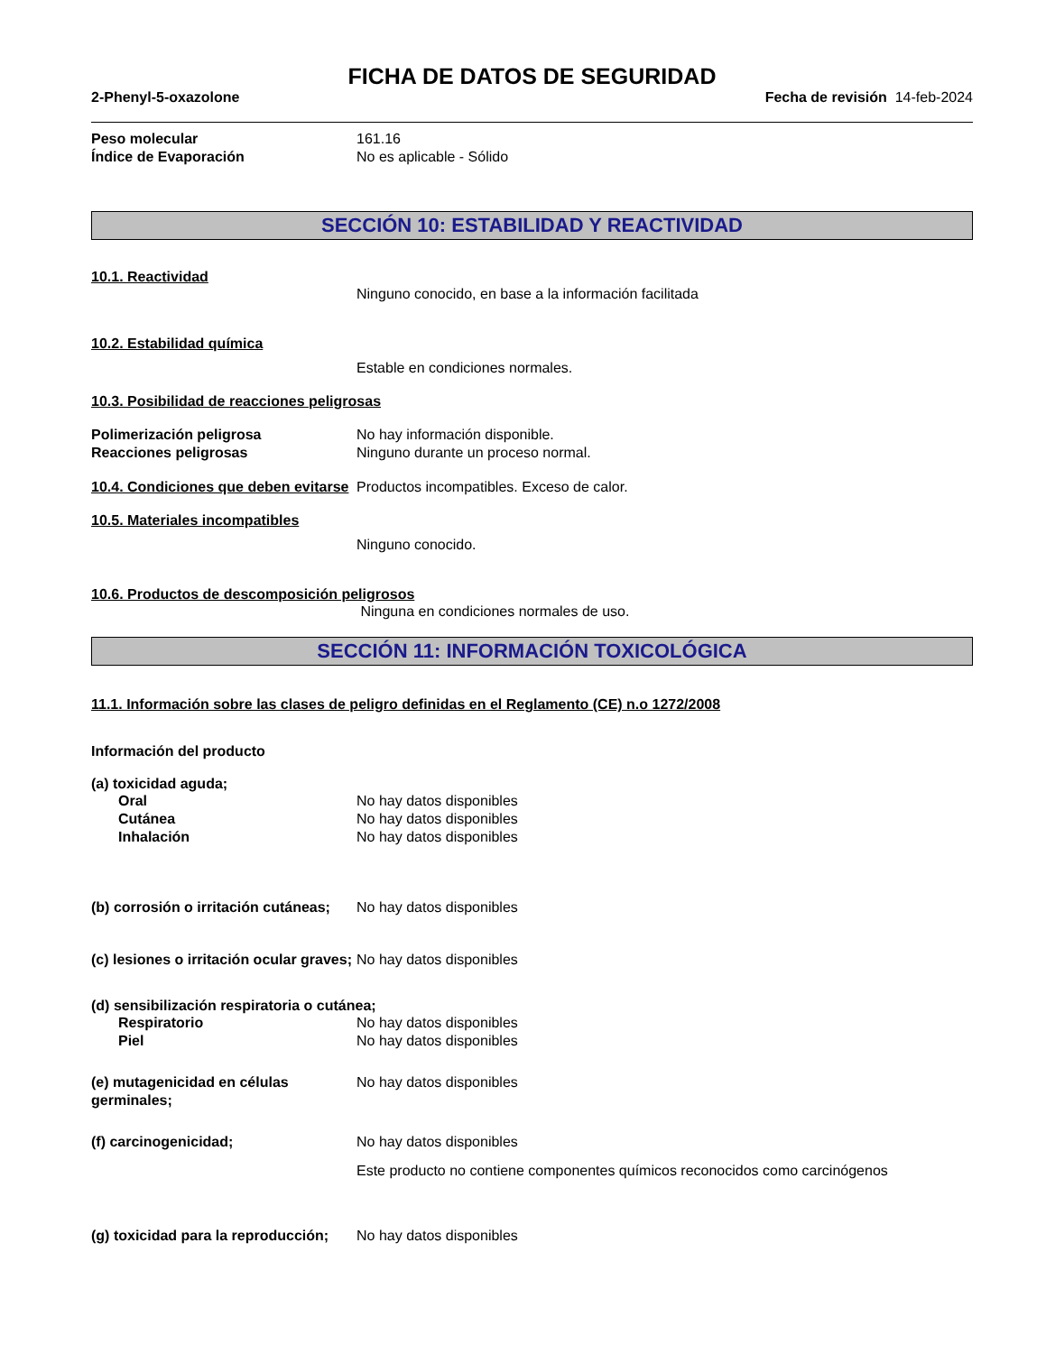FICHA DE DATOS DE SEGURIDAD
2-Phenyl-5-oxazolone Fecha de revisión 14-feb-2024
Peso molecular 161.16
Índice de Evaporación No es aplicable - Sólido
SECCIÓN 10: ESTABILIDAD Y REACTIVIDAD
10.1. Reactividad
Ninguno conocido, en base a la información facilitada
10.2. Estabilidad química
Estable en condiciones normales.
10.3. Posibilidad de reacciones peligrosas
Polimerización peligrosa No hay información disponible.
Reacciones peligrosas Ninguno durante un proceso normal.
10.4. Condiciones que deben evitarse
Productos incompatibles. Exceso de calor.
10.5. Materiales incompatibles
Ninguno conocido.
10.6. Productos de descomposición peligrosos
Ninguna en condiciones normales de uso.
SECCIÓN 11: INFORMACIÓN TOXICOLÓGICA
11.1. Información sobre las clases de peligro definidas en el Reglamento (CE) n.o 1272/2008
Información del producto
(a) toxicidad aguda;
Oral No hay datos disponibles
Cutánea No hay datos disponibles
Inhalación No hay datos disponibles
(b) corrosión o irritación cutáneas;
No hay datos disponibles
(c) lesiones o irritación ocular graves;
No hay datos disponibles
(d) sensibilización respiratoria o cutánea;
Respiratorio No hay datos disponibles
Piel No hay datos disponibles
(e) mutagenicidad en células germinales;
No hay datos disponibles
(f) carcinogenicidad; No hay datos disponibles
Este producto no contiene componentes químicos reconocidos como carcinógenos
(g) toxicidad para la reproducción;
No hay datos disponibles